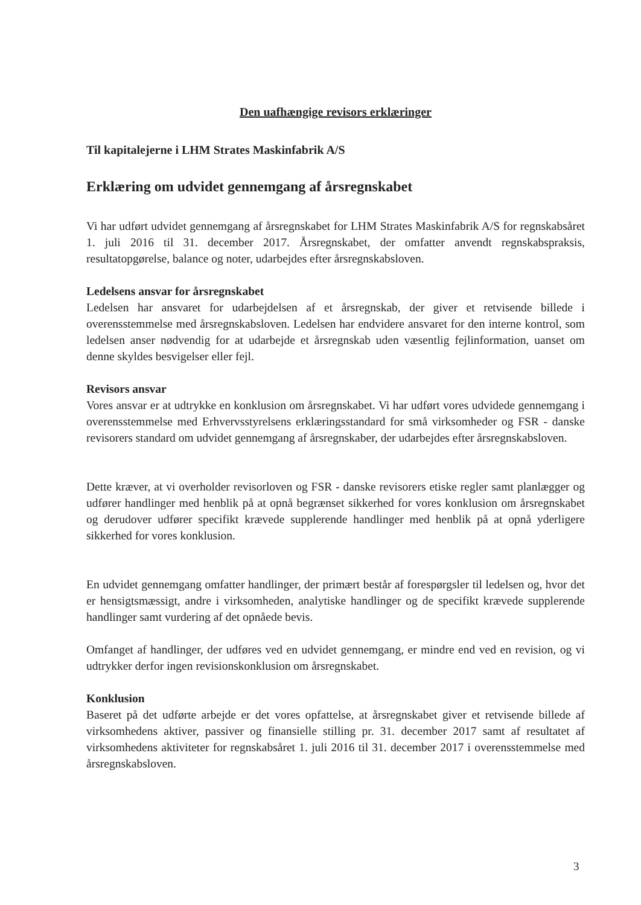Den uafhængige revisors erklæringer
Til kapitalejerne i LHM Strates Maskinfabrik A/S
Erklæring om udvidet gennemgang af årsregnskabet
Vi har udført udvidet gennemgang af årsregnskabet for LHM Strates Maskinfabrik A/S for regnskabsåret 1. juli 2016 til 31. december 2017. Årsregnskabet, der omfatter anvendt regnskabspraksis, resultatopgørelse, balance og noter, udarbejdes efter årsregnskabsloven.
Ledelsens ansvar for årsregnskabet
Ledelsen har ansvaret for udarbejdelsen af et årsregnskab, der giver et retvisende billede i overensstemmelse med årsregnskabsloven. Ledelsen har endvidere ansvaret for den interne kontrol, som ledelsen anser nødvendig for at udarbejde et årsregnskab uden væsentlig fejlinformation, uanset om denne skyldes besvigelser eller fejl.
Revisors ansvar
Vores ansvar er at udtrykke en konklusion om årsregnskabet. Vi har udført vores udvidede gennemgang i overensstemmelse med Erhvervsstyrelsens erklæringsstandard for små virksomheder og FSR - danske revisorers standard om udvidet gennemgang af årsregnskaber, der udarbejdes efter årsregnskabsloven.
Dette kræver, at vi overholder revisorloven og FSR - danske revisorers etiske regler samt planlægger og udfører handlinger med henblik på at opnå begrænset sikkerhed for vores konklusion om årsregnskabet og derudover udfører specifikt krævede supplerende handlinger med henblik på at opnå yderligere sikkerhed for vores konklusion.
En udvidet gennemgang omfatter handlinger, der primært består af forespørgsler til ledelsen og, hvor det er hensigtsmæssigt, andre i virksomheden, analytiske handlinger og de specifikt krævede supplerende handlinger samt vurdering af det opnåede bevis.
Omfanget af handlinger, der udføres ved en udvidet gennemgang, er mindre end ved en revision, og vi udtrykker derfor ingen revisionskonklusion om årsregnskabet.
Konklusion
Baseret på det udførte arbejde er det vores opfattelse, at årsregnskabet giver et retvisende billede af virksomhedens aktiver, passiver og finansielle stilling pr. 31. december 2017 samt af resultatet af virksomhedens aktiviteter for regnskabsåret 1. juli 2016 til 31. december 2017 i overensstemmelse med årsregnskabsloven.
3